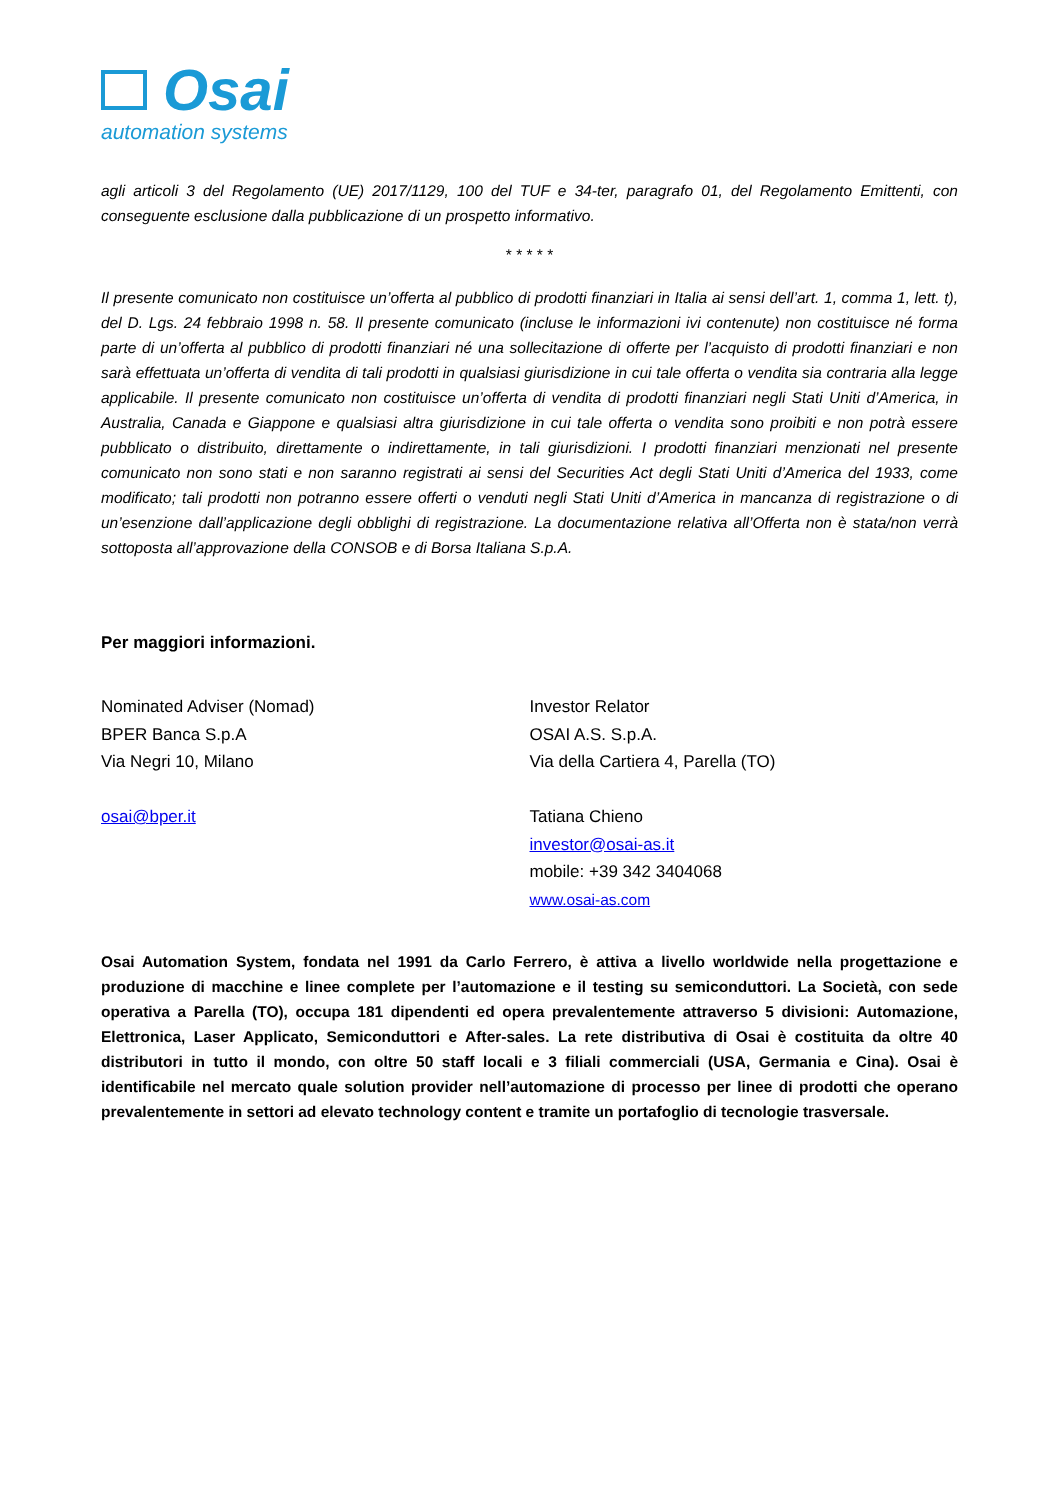Osai
automation systems
agli articoli 3 del Regolamento (UE) 2017/1129, 100 del TUF e 34-ter, paragrafo 01, del Regolamento Emittenti, con conseguente esclusione dalla pubblicazione di un prospetto informativo.
* * * * *
Il presente comunicato non costituisce un’offerta al pubblico di prodotti finanziari in Italia ai sensi dell’art. 1, comma 1, lett. t), del D. Lgs. 24 febbraio 1998 n. 58. Il presente comunicato (incluse le informazioni ivi contenute) non costituisce né forma parte di un’offerta al pubblico di prodotti finanziari né una sollecitazione di offerte per l’acquisto di prodotti finanziari e non sarà effettuata un’offerta di vendita di tali prodotti in qualsiasi giurisdizione in cui tale offerta o vendita sia contraria alla legge applicabile. Il presente comunicato non costituisce un’offerta di vendita di prodotti finanziari negli Stati Uniti d’America, in Australia, Canada e Giappone e qualsiasi altra giurisdizione in cui tale offerta o vendita sono proibiti e non potrà essere pubblicato o distribuito, direttamente o indirettamente, in tali giurisdizioni. I prodotti finanziari menzionati nel presente comunicato non sono stati e non saranno registrati ai sensi del Securities Act degli Stati Uniti d’America del 1933, come modificato; tali prodotti non potranno essere offerti o venduti negli Stati Uniti d’America in mancanza di registrazione o di un’esenzione dall’applicazione degli obblighi di registrazione. La documentazione relativa all’Offerta non è stata/non verrà sottoposta all’approvazione della CONSOB e di Borsa Italiana S.p.A.
Per maggiori informazioni.
Nominated Adviser (Nomad)
BPER Banca S.p.A
Via Negri 10, Milano
osai@bper.it
Investor Relator
OSAI A.S. S.p.A.
Via della Cartiera 4, Parella (TO)
Tatiana Chieno
investor@osai-as.it
mobile: +39 342 3404068
www.osai-as.com
Osai Automation System, fondata nel 1991 da Carlo Ferrero, è attiva a livello worldwide nella progettazione e produzione di macchine e linee complete per l’automazione e il testing su semiconduttori. La Società, con sede operativa a Parella (TO), occupa 181 dipendenti ed opera prevalentemente attraverso 5 divisioni: Automazione, Elettronica, Laser Applicato, Semiconduttori e After-sales. La rete distributiva di Osai è costituita da oltre 40 distributori in tutto il mondo, con oltre 50 staff locali e 3 filiali commerciali (USA, Germania e Cina). Osai è identificabile nel mercato quale solution provider nell’automazione di processo per linee di prodotti che operano prevalentemente in settori ad elevato technology content e tramite un portafoglio di tecnologie trasversale.